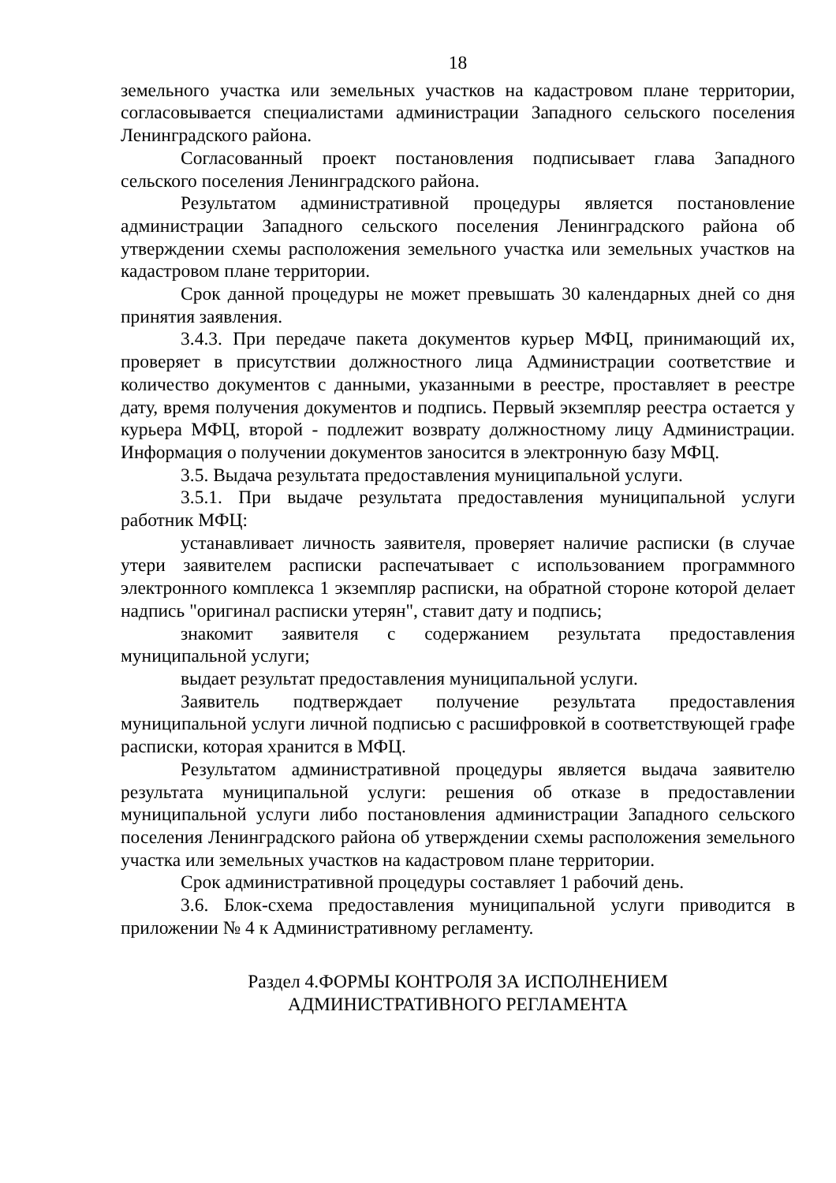18
земельного участка или земельных участков на кадастровом плане территории, согласовывается специалистами администрации Западного сельского поселения Ленинградского района.
Согласованный проект постановления подписывает глава Западного сельского поселения Ленинградского района.
Результатом административной процедуры является постановление администрации Западного сельского поселения Ленинградского района об утверждении схемы расположения земельного участка или земельных участков на кадастровом плане территории.
Срок данной процедуры не может превышать 30 календарных дней со дня принятия заявления.
3.4.3. При передаче пакета документов курьер МФЦ, принимающий их, проверяет в присутствии должностного лица Администрации соответствие и количество документов с данными, указанными в реестре, проставляет в реестре дату, время получения документов и подпись. Первый экземпляр реестра остается у курьера МФЦ, второй - подлежит возврату должностному лицу Администрации. Информация о получении документов заносится в электронную базу МФЦ.
3.5. Выдача результата предоставления муниципальной услуги.
3.5.1. При выдаче результата предоставления муниципальной услуги работник МФЦ:
устанавливает личность заявителя, проверяет наличие расписки (в случае утери заявителем расписки распечатывает с использованием программного электронного комплекса 1 экземпляр расписки, на обратной стороне которой делает надпись "оригинал расписки утерян", ставит дату и подпись;
знакомит заявителя с содержанием результата предоставления муниципальной услуги;
выдает результат предоставления муниципальной услуги.
Заявитель подтверждает получение результата предоставления муниципальной услуги личной подписью с расшифровкой в соответствующей графе расписки, которая хранится в МФЦ.
Результатом административной процедуры является выдача заявителю результата муниципальной услуги: решения об отказе в предоставлении муниципальной услуги либо постановления администрации Западного сельского поселения Ленинградского района об утверждении схемы расположения земельного участка или земельных участков на кадастровом плане территории.
Срок административной процедуры составляет 1 рабочий день.
3.6. Блок-схема предоставления муниципальной услуги приводится в приложении № 4 к Административному регламенту.
Раздел 4.ФОРМЫ КОНТРОЛЯ ЗА ИСПОЛНЕНИЕМ
АДМИНИСТРАТИВНОГО РЕГЛАМЕНТА